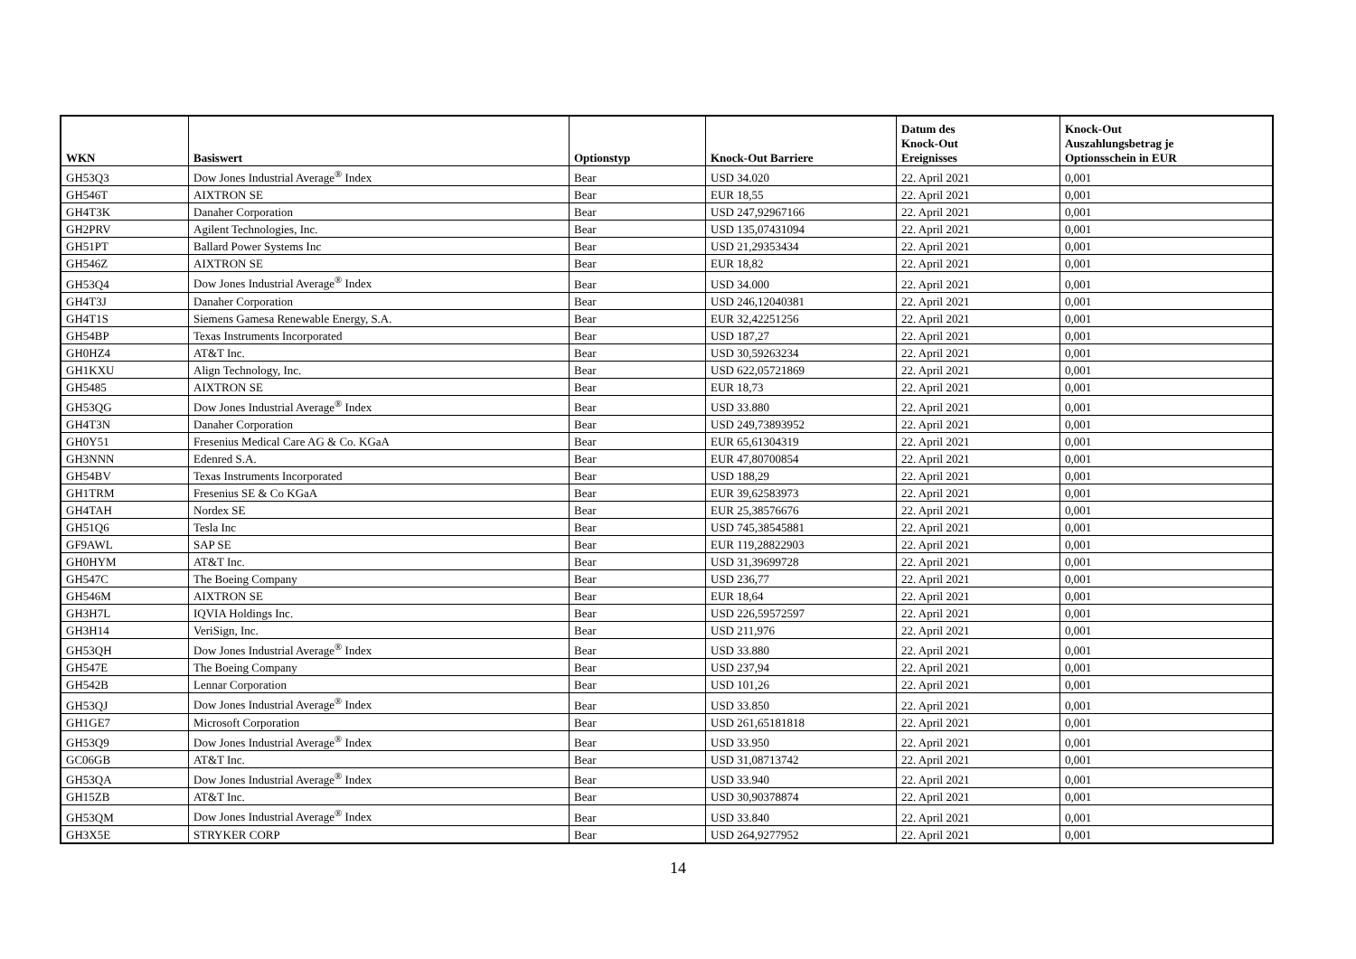| WKN | Basiswert | Optionstyp | Knock-Out Barriere | Datum des Knock-Out Ereignisses | Knock-Out Auszahlungsbetrag je Optionsschein in EUR |
| --- | --- | --- | --- | --- | --- |
| GH53Q3 | Dow Jones Industrial Average<sup>®</sup> Index | Bear | USD 34.020 | 22. April 2021 | 0,001 |
| GH546T | AIXTRON SE | Bear | EUR 18,55 | 22. April 2021 | 0,001 |
| GH4T3K | Danaher Corporation | Bear | USD 247,92967166 | 22. April 2021 | 0,001 |
| GH2PRV | Agilent Technologies, Inc. | Bear | USD 135,07431094 | 22. April 2021 | 0,001 |
| GH51PT | Ballard Power Systems Inc | Bear | USD 21,29353434 | 22. April 2021 | 0,001 |
| GH546Z | AIXTRON SE | Bear | EUR 18,82 | 22. April 2021 | 0,001 |
| GH53Q4 | Dow Jones Industrial Average<sup>®</sup> Index | Bear | USD 34.000 | 22. April 2021 | 0,001 |
| GH4T3J | Danaher Corporation | Bear | USD 246,12040381 | 22. April 2021 | 0,001 |
| GH4T1S | Siemens Gamesa Renewable Energy, S.A. | Bear | EUR 32,42251256 | 22. April 2021 | 0,001 |
| GH54BP | Texas Instruments Incorporated | Bear | USD 187,27 | 22. April 2021 | 0,001 |
| GH0HZ4 | AT&T Inc. | Bear | USD 30,59263234 | 22. April 2021 | 0,001 |
| GH1KXU | Align Technology, Inc. | Bear | USD 622,05721869 | 22. April 2021 | 0,001 |
| GH5485 | AIXTRON SE | Bear | EUR 18,73 | 22. April 2021 | 0,001 |
| GH53QG | Dow Jones Industrial Average<sup>®</sup> Index | Bear | USD 33.880 | 22. April 2021 | 0,001 |
| GH4T3N | Danaher Corporation | Bear | USD 249,73893952 | 22. April 2021 | 0,001 |
| GH0Y51 | Fresenius Medical Care AG & Co. KGaA | Bear | EUR 65,61304319 | 22. April 2021 | 0,001 |
| GH3NNN | Edenred S.A. | Bear | EUR 47,80700854 | 22. April 2021 | 0,001 |
| GH54BV | Texas Instruments Incorporated | Bear | USD 188,29 | 22. April 2021 | 0,001 |
| GH1TRM | Fresenius SE & Co KGaA | Bear | EUR 39,62583973 | 22. April 2021 | 0,001 |
| GH4TAH | Nordex SE | Bear | EUR 25,38576676 | 22. April 2021 | 0,001 |
| GH51Q6 | Tesla Inc | Bear | USD 745,38545881 | 22. April 2021 | 0,001 |
| GF9AWL | SAP SE | Bear | EUR 119,28822903 | 22. April 2021 | 0,001 |
| GH0HYM | AT&T Inc. | Bear | USD 31,39699728 | 22. April 2021 | 0,001 |
| GH547C | The Boeing Company | Bear | USD 236,77 | 22. April 2021 | 0,001 |
| GH546M | AIXTRON SE | Bear | EUR 18,64 | 22. April 2021 | 0,001 |
| GH3H7L | IQVIA Holdings Inc. | Bear | USD 226,59572597 | 22. April 2021 | 0,001 |
| GH3H14 | VeriSign, Inc. | Bear | USD 211,976 | 22. April 2021 | 0,001 |
| GH53QH | Dow Jones Industrial Average<sup>®</sup> Index | Bear | USD 33.880 | 22. April 2021 | 0,001 |
| GH547E | The Boeing Company | Bear | USD 237,94 | 22. April 2021 | 0,001 |
| GH542B | Lennar Corporation | Bear | USD 101,26 | 22. April 2021 | 0,001 |
| GH53QJ | Dow Jones Industrial Average<sup>®</sup> Index | Bear | USD 33.850 | 22. April 2021 | 0,001 |
| GH1GE7 | Microsoft Corporation | Bear | USD 261,65181818 | 22. April 2021 | 0,001 |
| GH53Q9 | Dow Jones Industrial Average<sup>®</sup> Index | Bear | USD 33.950 | 22. April 2021 | 0,001 |
| GC06GB | AT&T Inc. | Bear | USD 31,08713742 | 22. April 2021 | 0,001 |
| GH53QA | Dow Jones Industrial Average<sup>®</sup> Index | Bear | USD 33.940 | 22. April 2021 | 0,001 |
| GH15ZB | AT&T Inc. | Bear | USD 30,90378874 | 22. April 2021 | 0,001 |
| GH53QM | Dow Jones Industrial Average<sup>®</sup> Index | Bear | USD 33.840 | 22. April 2021 | 0,001 |
| GH3X5E | STRYKER CORP | Bear | USD 264,9277952 | 22. April 2021 | 0,001 |
14